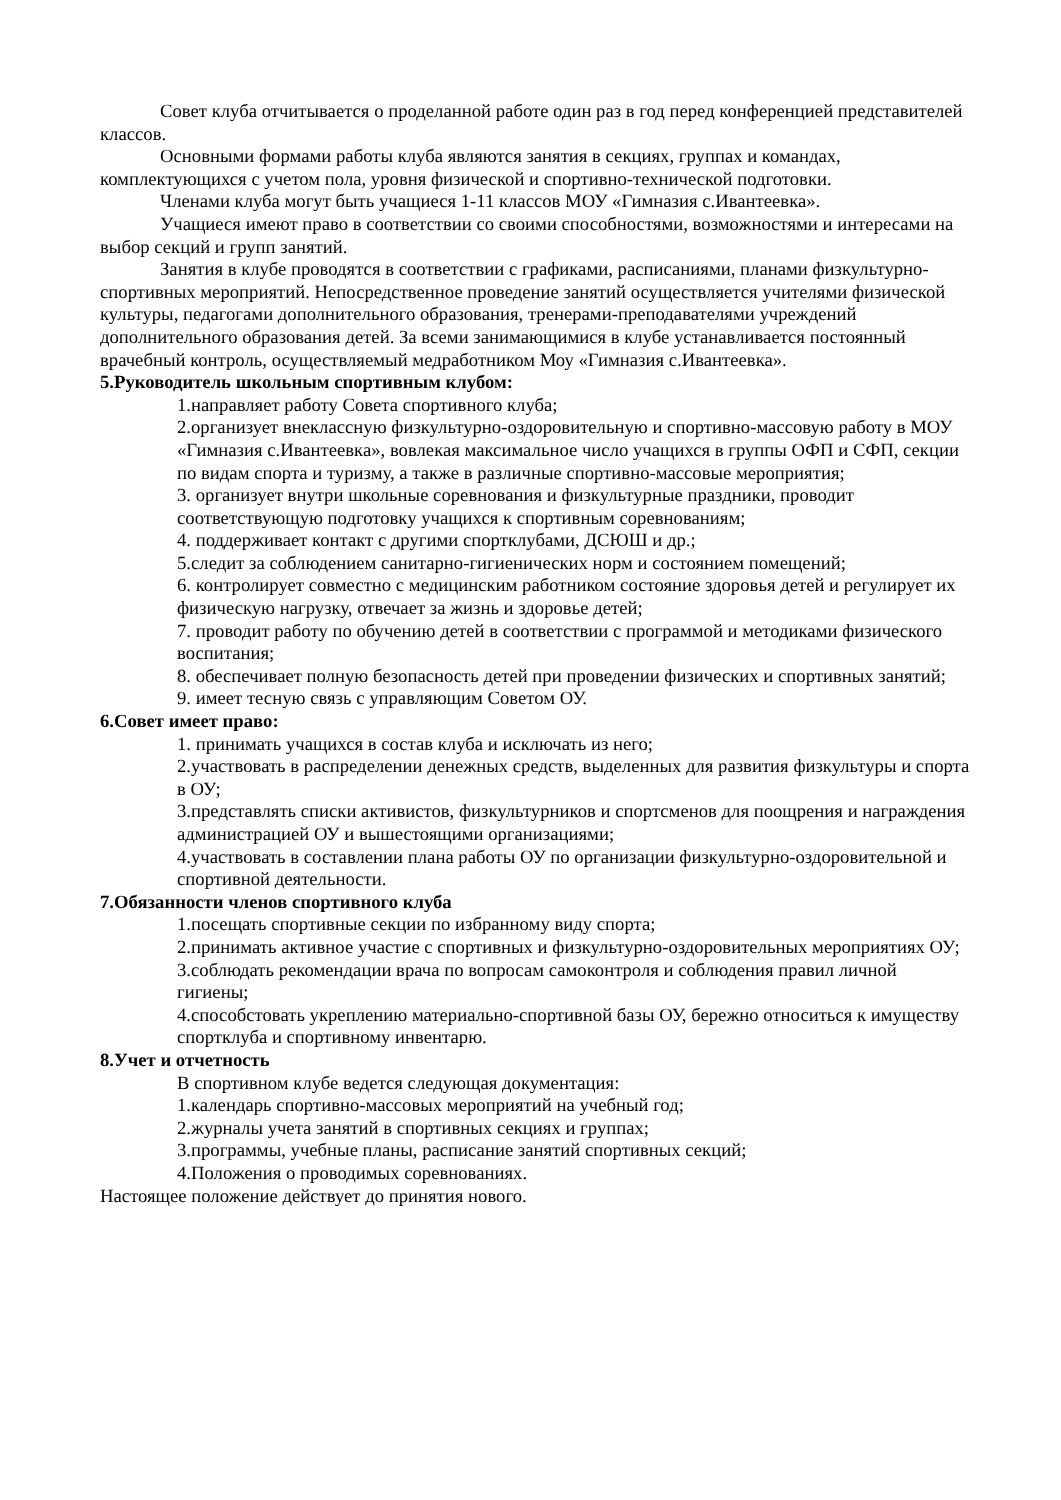Совет клуба отчитывается о проделанной работе один раз в год перед конференцией представителей классов.
Основными формами работы клуба являются занятия в секциях, группах и командах, комплектующихся с учетом пола, уровня физической и спортивно-технической подготовки.
Членами клуба могут быть учащиеся 1-11 классов МОУ «Гимназия с.Ивантеевка».
Учащиеся имеют право в соответствии со своими способностями, возможностями и интересами на выбор секций и групп занятий.
Занятия в клубе проводятся в соответствии с графиками, расписаниями, планами физкультурно-спортивных мероприятий. Непосредственное проведение занятий осуществляется учителями физической культуры, педагогами дополнительного образования, тренерами-преподавателями учреждений дополнительного образования детей. За всеми занимающимися в клубе устанавливается постоянный врачебный контроль, осуществляемый медработником Моу «Гимназия с.Ивантеевка».
5.Руководитель школьным спортивным клубом:
1.направляет работу Совета спортивного клуба;
2.организует внеклассную физкультурно-оздоровительную и спортивно-массовую работу в МОУ «Гимназия с.Ивантеевка», вовлекая максимальное число учащихся в группы ОФП и СФП, секции по видам спорта и туризму, а также в различные спортивно-массовые мероприятия;
3. организует внутри школьные соревнования и физкультурные праздники, проводит соответствующую подготовку учащихся к спортивным соревнованиям;
4. поддерживает контакт с другими спортклубами, ДСЮШ и др.;
5.следит за соблюдением санитарно-гигиенических норм и состоянием помещений;
6. контролирует совместно с медицинским работником состояние здоровья детей и регулирует их физическую нагрузку, отвечает за жизнь и здоровье детей;
7. проводит работу по обучению детей в соответствии с программой и методиками физического воспитания;
8. обеспечивает полную безопасность детей при проведении физических и спортивных занятий;
9. имеет тесную связь с управляющим Советом ОУ.
6.Совет имеет право:
1. принимать учащихся в состав клуба и исключать из него;
2.участвовать в распределении денежных средств, выделенных для развития физкультуры и спорта в ОУ;
3.представлять списки активистов, физкультурников и спортсменов для поощрения и награждения администрацией ОУ и вышестоящими организациями;
4.участвовать в составлении плана работы ОУ по организации физкультурно-оздоровительной и спортивной деятельности.
7.Обязанности членов спортивного клуба
1.посещать спортивные секции по избранному виду спорта;
2.принимать активное участие с спортивных и физкультурно-оздоровительных мероприятиях ОУ;
3.соблюдать рекомендации врача по вопросам самоконтроля и соблюдения правил личной гигиены;
4.способстовать укреплению материально-спортивной базы ОУ, бережно относиться к имуществу спортклуба и спортивному инвентарю.
8.Учет и отчетность
В спортивном клубе ведется следующая документация:
1.календарь спортивно-массовых мероприятий на учебный год;
2.журналы учета занятий в спортивных секциях и группах;
3.программы, учебные планы, расписание занятий спортивных секций;
4.Положения о проводимых соревнованиях.
Настоящее положение действует до принятия нового.